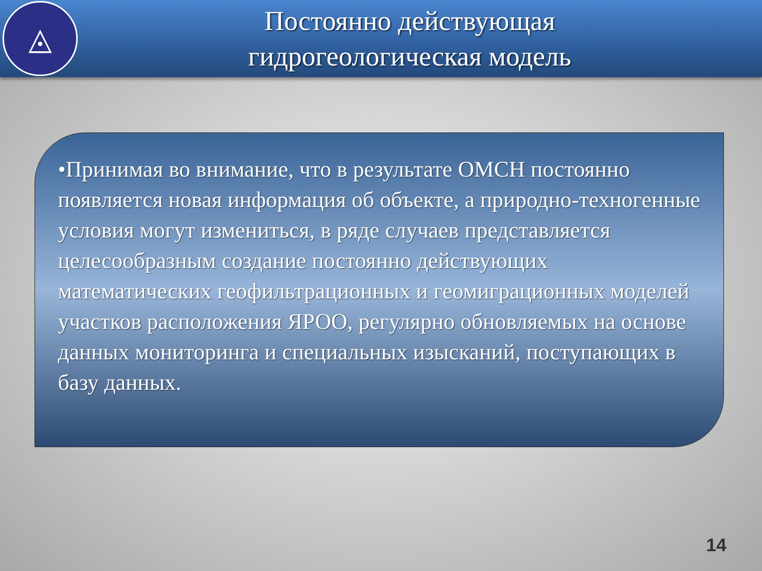◬
Постоянно действующая
гидрогеологическая модель
•Принимая во внимание, что в результате ОМСН постоянно появляется новая информация об объекте, а природно-техногенные условия могут измениться, в ряде случаев представляется целесообразным создание постоянно действующих математических геофильтрационных и геомиграционных моделей участков расположения ЯРОО, регулярно обновляемых на основе данных мониторинга и специальных изысканий, поступающих в базу данных.
14